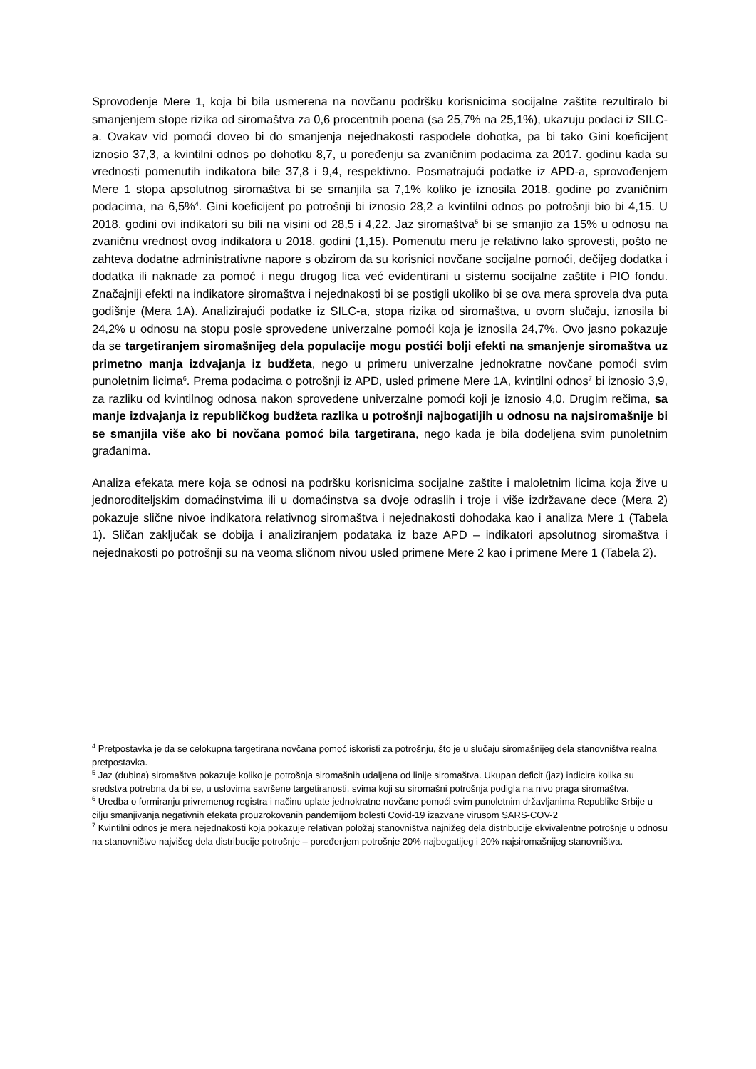Sprovođenje Mere 1, koja bi bila usmerena na novčanu podršku korisnicima socijalne zaštite rezultiralo bi smanjenjem stope rizika od siromaštva za 0,6 procentnih poena (sa 25,7% na 25,1%), ukazuju podaci iz SILC-a. Ovakav vid pomoći doveo bi do smanjenja nejednakosti raspodele dohotka, pa bi tako Gini koeficijent iznosio 37,3, a kvintilni odnos po dohotku 8,7, u poređenju sa zvaničnim podacima za 2017. godinu kada su vrednosti pomenutih indikatora bile 37,8 i 9,4, respektivno. Posmatrajući podatke iz APD-a, sprovođenjem Mere 1 stopa apsolutnog siromaštva bi se smanjila sa 7,1% koliko je iznosila 2018. godine po zvaničnim podacima, na 6,5%<sup>4</sup>. Gini koeficijent po potrošnji bi iznosio 28,2 a kvintilni odnos po potrošnji bio bi 4,15. U 2018. godini ovi indikatori su bili na visini od 28,5 i 4,22. Jaz siromaštva<sup>5</sup> bi se smanjio za 15% u odnosu na zvaničnu vrednost ovog indikatora u 2018. godini (1,15). Pomenutu meru je relativno lako sprovesti, pošto ne zahteva dodatne administrativne napore s obzirom da su korisnici novčane socijalne pomoći, dečijeg dodatka i dodatka ili naknade za pomoć i negu drugog lica već evidentirani u sistemu socijalne zaštite i PIO fondu. Značajniji efekti na indikatore siromaštva i nejednakosti bi se postigli ukoliko bi se ova mera sprovela dva puta godišnje (Mera 1A). Analizirajući podatke iz SILC-a, stopa rizika od siromaštva, u ovom slučaju, iznosila bi 24,2% u odnosu na stopu posle sprovedene univerzalne pomoći koja je iznosila 24,7%. Ovo jasno pokazuje da se targetiranjem siromašnijeg dela populacije mogu postići bolji efekti na smanjenje siromaštva uz primetno manja izdvajanja iz budžeta, nego u primeru univerzalne jednokratne novčane pomoći svim punoletnim licima<sup>6</sup>. Prema podacima o potrošnji iz APD, usled primene Mere 1A, kvintilni odnos<sup>7</sup> bi iznosio 3,9, za razliku od kvintilnog odnosa nakon sprovedene univerzalne pomoći koji je iznosio 4,0. Drugim rečima, sa manje izdvajanja iz republičkog budžeta razlika u potrošnji najbogatijih u odnosu na najsiromašnije bi se smanjila više ako bi novčana pomoć bila targetirana, nego kada je bila dodeljena svim punoletnim građanima.
Analiza efekata mere koja se odnosi na podršku korisnicima socijalne zaštite i maloletnim licima koja žive u jednoroditeljskim domaćinstvima ili u domaćinstva sa dvoje odraslih i troje i više izdržavane dece (Mera 2) pokazuje slične nivoe indikatora relativnog siromaštva i nejednakosti dohodaka kao i analiza Mere 1 (Tabela 1). Sličan zaključak se dobija i analiziranjem podataka iz baze APD – indikatori apsolutnog siromaštva i nejednakosti po potrošnji su na veoma sličnom nivou usled primene Mere 2 kao i primene Mere 1 (Tabela 2).
<sup>4</sup> Pretpostavka je da se celokupna targetirana novčana pomoć iskoristi za potrošnju, što je u slučaju siromašnijeg dela stanovništva realna pretpostavka.
<sup>5</sup> Jaz (dubina) siromaštva pokazuje koliko je potrošnja siromašnih udaljena od linije siromaštva. Ukupan deficit (jaz) indicira kolika su sredstva potrebna da bi se, u uslovima savršene targetiranosti, svima koji su siromašni potrošnja podigla na nivo praga siromaštva.
<sup>6</sup> Uredba o formiranju privremenog registra i načinu uplate jednokratne novčane pomoći svim punoletnim državljanima Republike Srbije u cilju smanjivanja negativnih efekata prouzrokovanih pandemijom bolesti Covid-19 izazvane virusom SARS-COV-2
<sup>7</sup> Kvintilni odnos je mera nejednakosti koja pokazuje relativan položaj stanovništva najnižeg dela distribucije ekvivalentne potrošnje u odnosu na stanovništvo najvišeg dela distribucije potrošnje – poređenjem potrošnje 20% najbogatijeg i 20% najsiromašnijeg stanovništva.